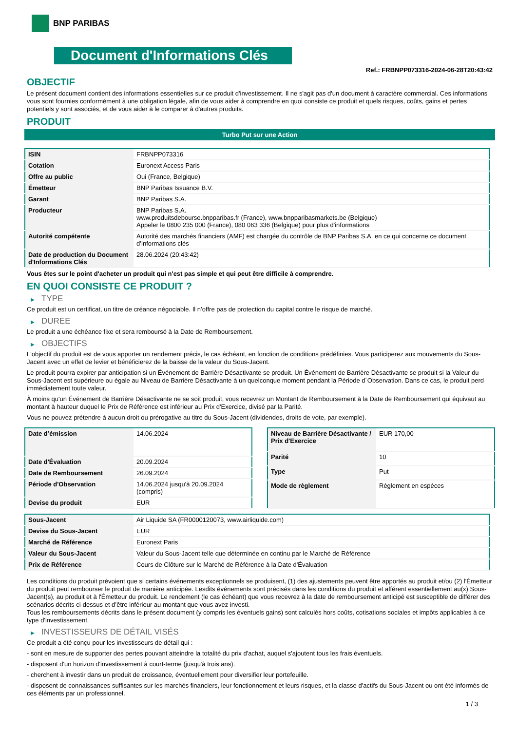BNP PARIBAS
Document d'Informations Clés
Ref.: FRBNPP073316-2024-06-28T20:43:42
OBJECTIF
Le présent document contient des informations essentielles sur ce produit d'investissement. Il ne s'agit pas d'un document à caractère commercial. Ces informations vous sont fournies conformément à une obligation légale, afin de vous aider à comprendre en quoi consiste ce produit et quels risques, coûts, gains et pertes potentiels y sont associés, et de vous aider à le comparer à d'autres produits.
PRODUIT
Turbo Put sur une Action
| ISIN | FRBNPP073316 |
| Cotation | Euronext Access Paris |
| Offre au public | Oui (France, Belgique) |
| Émetteur | BNP Paribas Issuance B.V. |
| Garant | BNP Paribas S.A. |
| Producteur | BNP Paribas S.A. www.produitsdebourse.bnpparibas.fr (France), www.bnpparibasmarkets.be (Belgique) Appeler le 0800 235 000 (France), 080 063 336 (Belgique) pour plus d'informations |
| Autorité compétente | Autorité des marchés financiers (AMF) est chargée du contrôle de BNP Paribas S.A. en ce qui concerne ce document d’informations clés |
| Date de production du Document d'Informations Clés | 28.06.2024 (20:43:42) |
Vous êtes sur le point d'acheter un produit qui n'est pas simple et qui peut être difficile à comprendre.
EN QUOI CONSISTE CE PRODUIT ?
▶ TYPE
Ce produit est un certificat, un titre de créance négociable. Il n’offre pas de protection du capital contre le risque de marché.
▶ DUREE
Le produit a une échéance fixe et sera remboursé à la Date de Remboursement.
▶ OBJECTIFS
L'objectif du produit est de vous apporter un rendement précis, le cas échéant, en fonction de conditions prédéfinies. Vous participerez aux mouvements du Sous-Jacent avec un effet de levier et bénéficierez de la baisse de la valeur du Sous-Jacent.
Le produit pourra expirer par anticipation si un Événement de Barrière Désactivante se produit. Un Événement de Barrière Désactivante se produit si la Valeur du Sous-Jacent est supérieure ou égale au Niveau de Barrière Désactivante à un quelconque moment pendant la Période d´Observation. Dans ce cas, le produit perd immédiatement toute valeur.
À moins qu'un Événement de Barrière Désactivante ne se soit produit, vous recevrez un Montant de Remboursement à la Date de Remboursement qui équivaut au montant à hauteur duquel le Prix de Référence est inférieur au Prix d'Exercice, divisé par la Parité.
Vous ne pouvez prétendre à aucun droit ou prérogative au titre du Sous-Jacent (dividendes, droits de vote, par exemple).
| Date d’émission | 14.06.2024 |
| Date d'Évaluation | 20.09.2024 |
| Date de Remboursement | 26.09.2024 |
| Période d'Observation | 14.06.2024 jusqu'à 20.09.2024 (compris) |
| Devise du produit | EUR |
| Niveau de Barrière Désactivante / Prix d'Exercice | EUR 170,00 |
| Parité | 10 |
| Type | Put |
| Mode de règlement | Règlement en espèces |
| Sous-Jacent | Air Liquide SA (FR0000120073, www.airliquide.com) |
| Devise du Sous-Jacent | EUR |
| Marché de Référence | Euronext Paris |
| Valeur du Sous-Jacent | Valeur du Sous-Jacent telle que déterminée en continu par le Marché de Référence |
| Prix de Référence | Cours de Clôture sur le Marché de Référence à la Date d'Évaluation |
Les conditions du produit prévoient que si certains événements exceptionnels se produisent, (1) des ajustements peuvent être apportés au produit et/ou (2) l'Émetteur du produit peut rembourser le produit de manière anticipée. Lesdits événements sont précisés dans les conditions du produit et afférent essentiellement au(x) Sous-Jacent(s), au produit et à l'Émetteur du produit. Le rendement (le cas échéant) que vous recevrez à la date de remboursement anticipé est susceptible de différer des scénarios décrits ci-dessus et d’être inférieur au montant que vous avez investi.
Tous les remboursements décrits dans le présent document (y compris les éventuels gains) sont calculés hors coûts, cotisations sociales et impôts applicables à ce type d'investissement.
▶ INVESTISSEURS DE DÉTAIL VISÉS
Ce produit a été conçu pour les investisseurs de détail qui :
- sont en mesure de supporter des pertes pouvant atteindre la totalité du prix d'achat, auquel s'ajoutent tous les frais éventuels.
- disposent d'un horizon d'investissement à court-terme (jusqu'à trois ans).
- cherchent à investir dans un produit de croissance, éventuellement pour diversifier leur portefeuille.
- disposent de connaissances suffisantes sur les marchés financiers, leur fonctionnement et leurs risques, et la classe d'actifs du Sous-Jacent ou ont été informés de ces éléments par un professionnel.
1 / 3